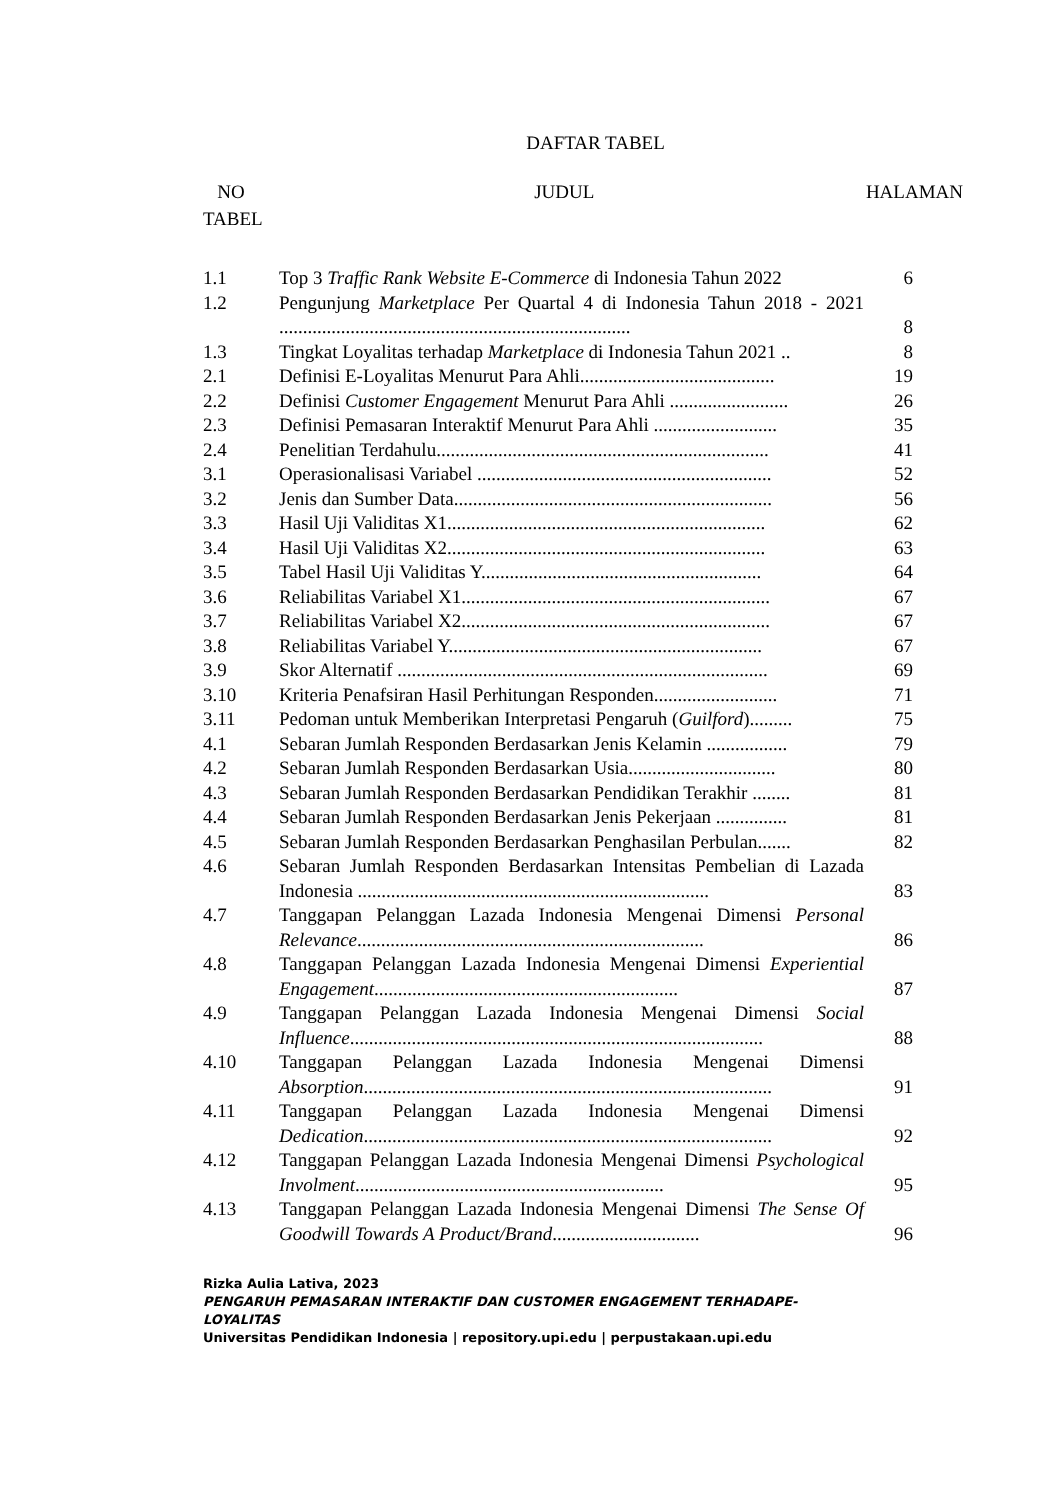DAFTAR TABEL
NO
TABEL JUDUL HALAMAN
| 1.1 | Top 3 Traffic Rank Website E-Commerce di Indonesia Tahun 2022 | 6 |
| 1.2 | Pengunjung Marketplace Per Quartal 4 di Indonesia Tahun 2018 - 2021 .......................................................................... | 8 |
| 1.3 | Tingkat Loyalitas terhadap Marketplace di Indonesia Tahun 2021 .. | 8 |
| 2.1 | Definisi E-Loyalitas Menurut Para Ahli......................................... | 19 |
| 2.2 | Definisi Customer Engagement Menurut Para Ahli ......................... | 26 |
| 2.3 | Definisi Pemasaran Interaktif Menurut Para Ahli .......................... | 35 |
| 2.4 | Penelitian Terdahulu...................................................................... | 41 |
| 3.1 | Operasionalisasi Variabel .............................................................. | 52 |
| 3.2 | Jenis dan Sumber Data................................................................... | 56 |
| 3.3 | Hasil Uji Validitas X1................................................................... | 62 |
| 3.4 | Hasil Uji Validitas X2................................................................... | 63 |
| 3.5 | Tabel Hasil Uji Validitas Y........................................................... | 64 |
| 3.6 | Reliabilitas Variabel X1................................................................. | 67 |
| 3.7 | Reliabilitas Variabel X2................................................................. | 67 |
| 3.8 | Reliabilitas Variabel Y.................................................................. | 67 |
| 3.9 | Skor Alternatif .............................................................................. | 69 |
| 3.10 | Kriteria Penafsiran Hasil Perhitungan Responden.......................... | 71 |
| 3.11 | Pedoman untuk Memberikan Interpretasi Pengaruh ( Guilford )......... | 75 |
| 4.1 | Sebaran Jumlah Responden Berdasarkan Jenis Kelamin ................. | 79 |
| 4.2 | Sebaran Jumlah Responden Berdasarkan Usia............................... | 80 |
| 4.3 | Sebaran Jumlah Responden Berdasarkan Pendidikan Terakhir ........ | 81 |
| 4.4 | Sebaran Jumlah Responden Berdasarkan Jenis Pekerjaan ............... | 81 |
| 4.5 | Sebaran Jumlah Responden Berdasarkan Penghasilan Perbulan....... | 82 |
| 4.6 | Sebaran Jumlah Responden Berdasarkan Intensitas Pembelian di Lazada Indonesia .......................................................................... | 83 |
| 4.7 | Tanggapan Pelanggan Lazada Indonesia Mengenai Dimensi Personal Relevance ......................................................................... | 86 |
| 4.8 | Tanggapan Pelanggan Lazada Indonesia Mengenai Dimensi Experiential Engagement ................................................................ | 87 |
| 4.9 | Tanggapan Pelanggan Lazada Indonesia Mengenai Dimensi Social Influence ....................................................................................... | 88 |
| 4.10 | Tanggapan Pelanggan Lazada Indonesia Mengenai Dimensi Absorption ...................................................................................... | 91 |
| 4.11 | Tanggapan Pelanggan Lazada Indonesia Mengenai Dimensi Dedication ...................................................................................... | 92 |
| 4.12 | Tanggapan Pelanggan Lazada Indonesia Mengenai Dimensi Psychological Involment ................................................................. | 95 |
| 4.13 | Tanggapan Pelanggan Lazada Indonesia Mengenai Dimensi The Sense Of Goodwill Towards A Product/Brand ............................... | 96 |
Rizka Aulia Lativa, 2023
PENGARUH PEMASARAN INTERAKTIF DAN CUSTOMER ENGAGEMENT TERHADAPE-LOYALITAS
Universitas Pendidikan Indonesia | repository.upi.edu | perpustakaan.upi.edu